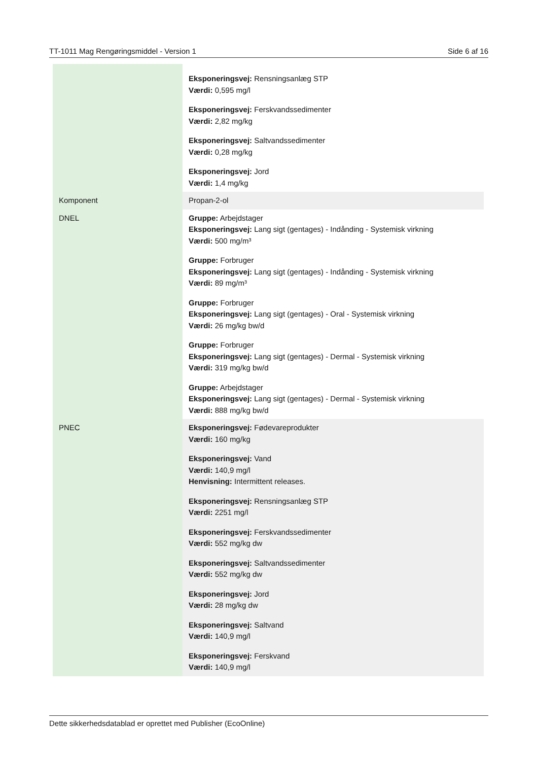TT-1011 Mag Rengøringsmiddel - Version 1 Side 6 af 16
| | Eksponeringsvej: Rensningsanlæg STP Værdi: 0,595 mg/l Eksponeringsvej: Ferskvandssedimenter Værdi: 2,82 mg/kg Eksponeringsvej: Saltvandssedimenter Værdi: 0,28 mg/kg Eksponeringsvej: Jord Værdi: 1,4 mg/kg |
| Komponent | Propan-2-ol |
| DNEL | Gruppe: Arbejdstager Eksponeringsvej: Lang sigt (gentages) - Indånding - Systemisk virkning Værdi: 500 mg/m³ Gruppe: Forbruger Eksponeringsvej: Lang sigt (gentages) - Indånding - Systemisk virkning Værdi: 89 mg/m³ Gruppe: Forbruger Eksponeringsvej: Lang sigt (gentages) - Oral - Systemisk virkning Værdi: 26 mg/kg bw/d Gruppe: Forbruger Eksponeringsvej: Lang sigt (gentages) - Dermal - Systemisk virkning Værdi: 319 mg/kg bw/d Gruppe: Arbejdstager Eksponeringsvej: Lang sigt (gentages) - Dermal - Systemisk virkning Værdi: 888 mg/kg bw/d |
| PNEC | Eksponeringsvej: Fødevareprodukter Værdi: 160 mg/kg Eksponeringsvej: Vand Værdi: 140,9 mg/l Henvisning: Intermittent releases. Eksponeringsvej: Rensningsanlæg STP Værdi: 2251 mg/l Eksponeringsvej: Ferskvandssedimenter Værdi: 552 mg/kg dw Eksponeringsvej: Saltvandssedimenter Værdi: 552 mg/kg dw Eksponeringsvej: Jord Værdi: 28 mg/kg dw Eksponeringsvej: Saltvand Værdi: 140,9 mg/l Eksponeringsvej: Ferskvand Værdi: 140,9 mg/l |
Dette sikkerhedsdatablad er oprettet med Publisher (EcoOnline)